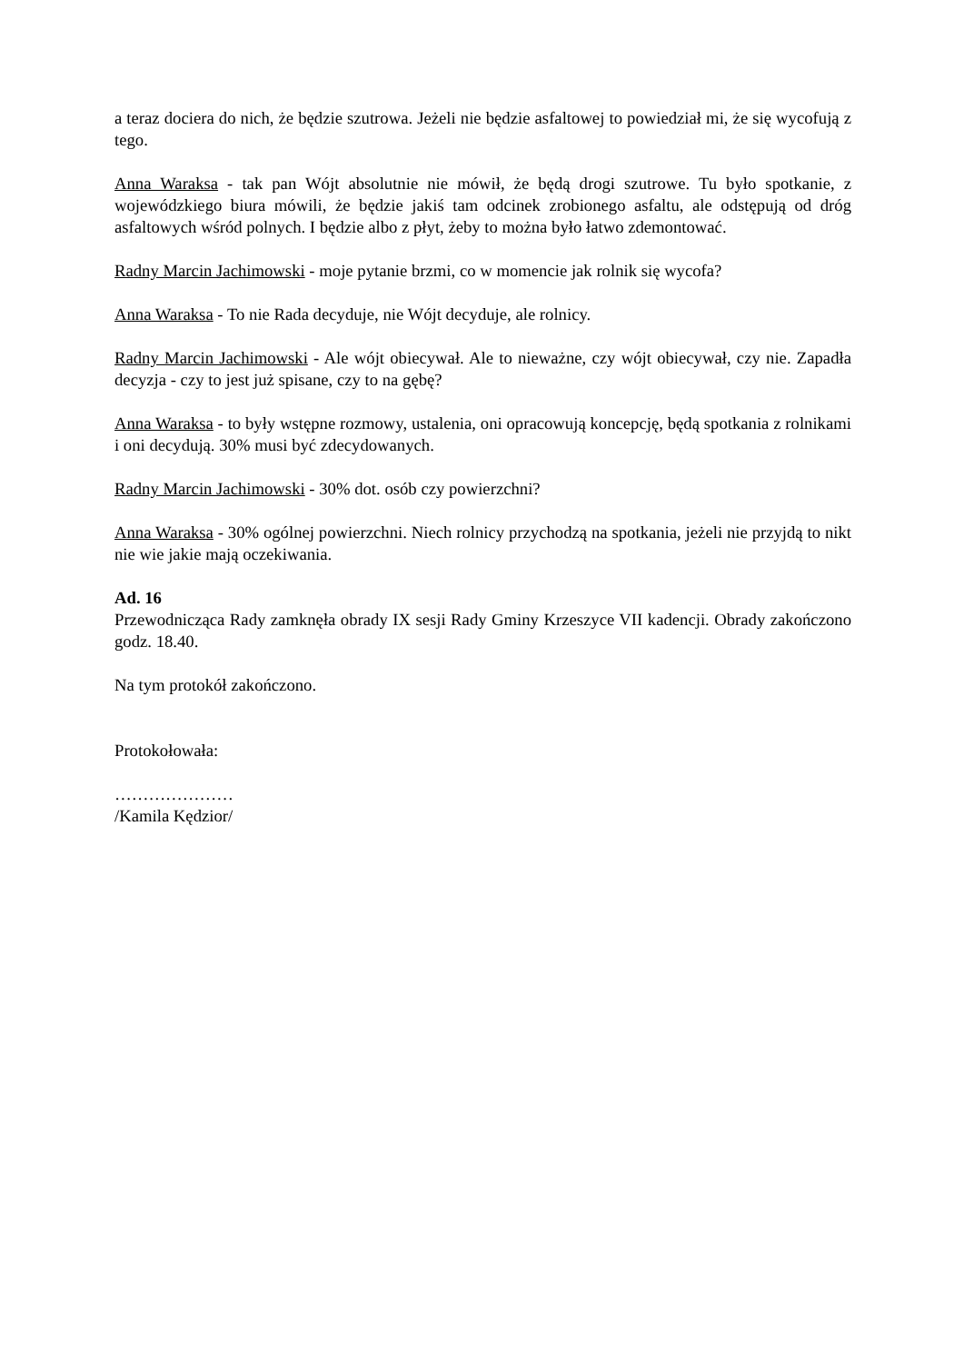a teraz dociera do nich, że będzie szutrowa. Jeżeli nie będzie asfaltowej to powiedział mi, że się wycofują z tego.
Anna Waraksa - tak pan Wójt absolutnie nie mówił, że będą drogi szutrowe. Tu było spotkanie, z wojewódzkiego biura mówili, że będzie jakiś tam odcinek zrobionego asfaltu, ale odstępują od dróg asfaltowych wśród polnych. I będzie albo z płyt, żeby to można było łatwo zdemontować.
Radny Marcin Jachimowski - moje pytanie brzmi, co w momencie jak rolnik się wycofa?
Anna Waraksa - To nie Rada decyduje, nie Wójt decyduje, ale rolnicy.
Radny Marcin Jachimowski - Ale wójt obiecywał. Ale to nieważne, czy wójt obiecywał, czy nie. Zapadła decyzja - czy to jest już spisane, czy to na gębę?
Anna Waraksa - to były wstępne rozmowy, ustalenia, oni opracowują koncepcję, będą spotkania z rolnikami i oni decydują. 30% musi być zdecydowanych.
Radny Marcin Jachimowski - 30% dot. osób czy powierzchni?
Anna Waraksa - 30% ogólnej powierzchni. Niech rolnicy przychodzą na spotkania, jeżeli nie przyjdą to nikt nie wie jakie mają oczekiwania.
Ad. 16
Przewodnicząca Rady zamknęła obrady IX sesji Rady Gminy Krzeszyce VII kadencji. Obrady zakończono godz. 18.40.
Na tym protokół zakończono.
Protokołowała:
…………………
/Kamila Kędzior/